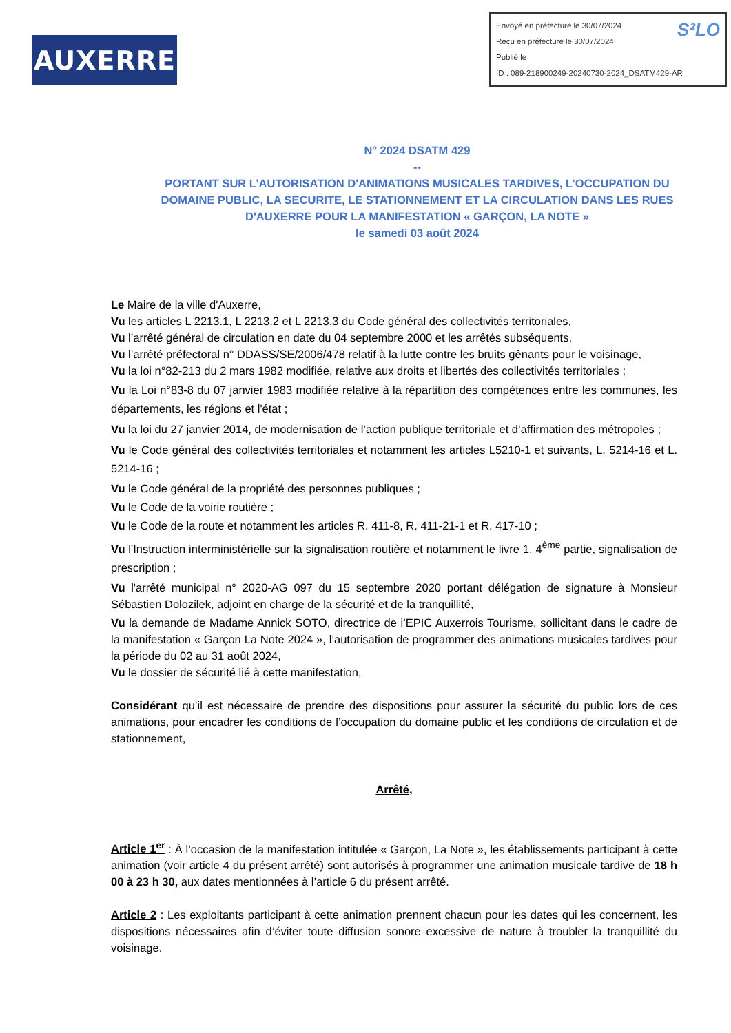AUXERRE
S²LO Envoyé en préfecture le 30/07/2024
Reçu en préfecture le 30/07/2024
Publié le
ID : 089-218900249-20240730-2024_DSATM429-AR
N° 2024 DSATM 429
--
PORTANT SUR L’AUTORISATION D'ANIMATIONS MUSICALES TARDIVES, L’OCCUPATION DU DOMAINE PUBLIC, LA SECURITE, LE STATIONNEMENT ET LA CIRCULATION DANS LES RUES D'AUXERRE POUR LA MANIFESTATION « GARÇON, LA NOTE »
le samedi 03 août 2024
Le Maire de la ville d'Auxerre,
Vu les articles L 2213.1, L 2213.2 et L 2213.3 du Code général des collectivités territoriales,
Vu l’arrêté général de circulation en date du 04 septembre 2000 et les arrêtés subséquents,
Vu l’arrêté préfectoral n° DDASS/SE/2006/478 relatif à la lutte contre les bruits gênants pour le voisinage,
Vu la loi n°82-213 du 2 mars 1982 modifiée, relative aux droits et libertés des collectivités territoriales ;
Vu la Loi n°83-8 du 07 janvier 1983 modifiée relative à la répartition des compétences entre les communes, les départements, les régions et l'état ;
Vu la loi du 27 janvier 2014, de modernisation de l’action publique territoriale et d’affirmation des métropoles ;
Vu le Code général des collectivités territoriales et notamment les articles L5210-1 et suivants, L. 5214-16 et L. 5214-16 ;
Vu le Code général de la propriété des personnes publiques ;
Vu le Code de la voirie routière ;
Vu le Code de la route et notamment les articles R. 411-8, R. 411-21-1 et R. 417-10 ;
Vu l'Instruction interministérielle sur la signalisation routière et notamment le livre 1, 4<sup>ème</sup> partie, signalisation de prescription ;
Vu l'arrêté municipal n° 2020-AG 097 du 15 septembre 2020 portant délégation de signature à Monsieur Sébastien Dolozilek, adjoint en charge de la sécurité et de la tranquillité,
Vu la demande de Madame Annick SOTO, directrice de l’EPIC Auxerrois Tourisme, sollicitant dans le cadre de la manifestation « Garçon La Note 2024 », l’autorisation de programmer des animations musicales tardives pour la période du 02 au 31 août 2024,
Vu le dossier de sécurité lié à cette manifestation,
Considérant qu’il est nécessaire de prendre des dispositions pour assurer la sécurité du public lors de ces animations, pour encadrer les conditions de l’occupation du domaine public et les conditions de circulation et de stationnement,
Arrêté,
Article 1<sup>er</sup> : À l’occasion de la manifestation intitulée « Garçon, La Note », les établissements participant à cette animation (voir article 4 du présent arrêté) sont autorisés à programmer une animation musicale tardive de 18 h 00 à 23 h 30, aux dates mentionnées à l’article 6 du présent arrêté.
Article 2 : Les exploitants participant à cette animation prennent chacun pour les dates qui les concernent, les dispositions nécessaires afin d’éviter toute diffusion sonore excessive de nature à troubler la tranquillité du voisinage.